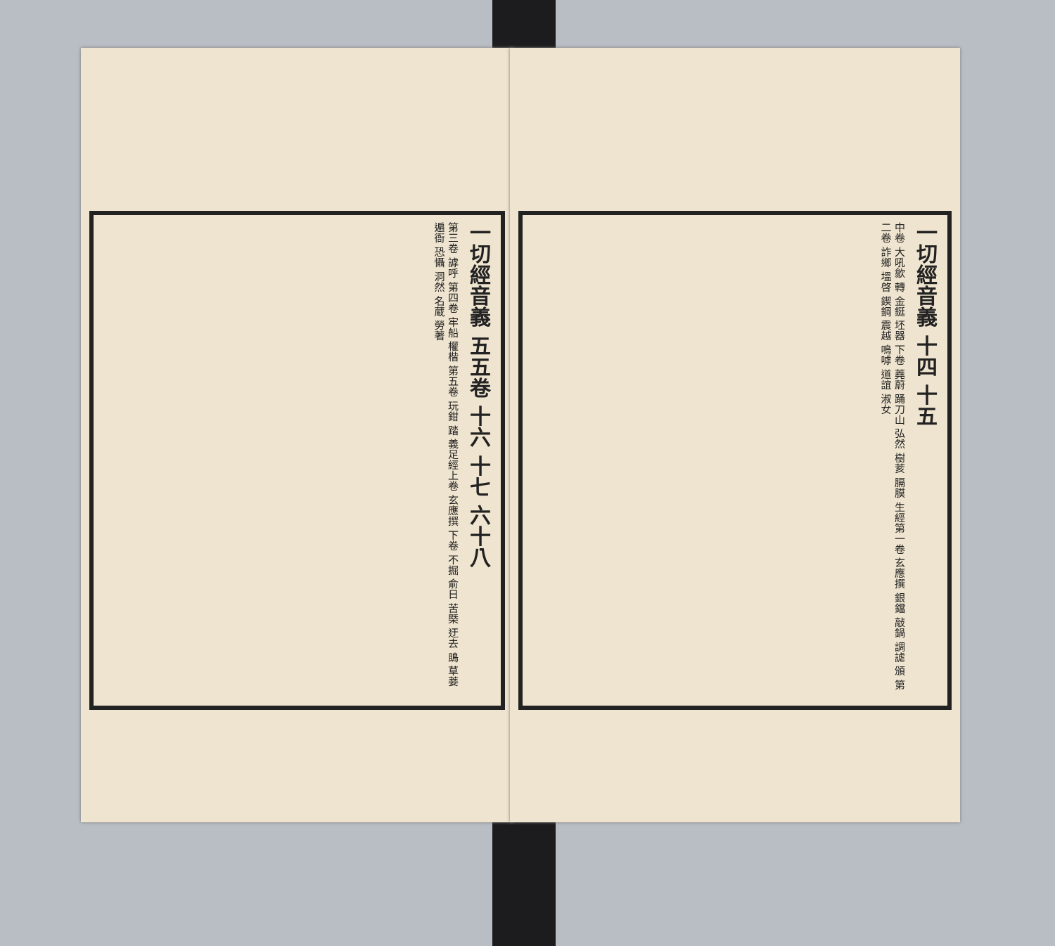一切經音義 五五卷 十六 十七 六十八
第三卷 謼呼 第四卷 牢船 權楷 第五卷 玩鉗 踏 義足經上卷 玄應撰 下卷 不掘 俞日 苦槩 迂去 鴡 草菨 遍衙 恐懾 洞然 名蔵 勞著
一切經音義 十四 十五
中卷 大吼歙 轉 金鋌 坯器 下卷 蕘蔚 踊刀山 弘然 樹荄 膈膜 生經第一卷 玄應撰 銀鐺 敲鍋 調謔 頒 第二卷 詐鄉 塭啓 鍥鋼 震越 鳴嘑 道誼 淑女